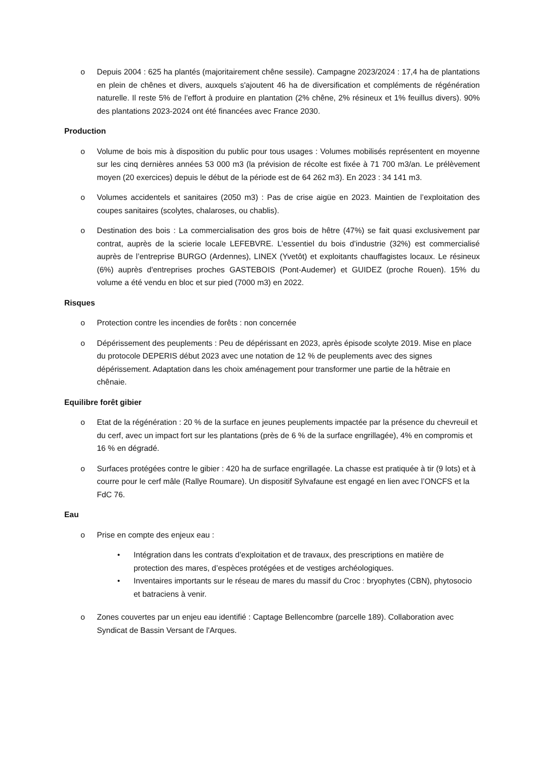o Depuis 2004 : 625 ha plantés (majoritairement chêne sessile). Campagne 2023/2024 : 17,4 ha de plantations en plein de chênes et divers, auxquels s'ajoutent 46 ha de diversification et compléments de régénération naturelle. Il reste 5% de l’effort à produire en plantation (2% chêne, 2% résineux et 1% feuillus divers). 90% des plantations 2023-2024 ont été financées avec France 2030.
Production
o Volume de bois mis à disposition du public pour tous usages : Volumes mobilisés représentent en moyenne sur les cinq dernières années 53 000 m3 (la prévision de récolte est fixée à 71 700 m3/an. Le prélèvement moyen (20 exercices) depuis le début de la période est de 64 262 m3). En 2023 : 34 141 m3.
o Volumes accidentels et sanitaires (2050 m3) : Pas de crise aigüe en 2023. Maintien de l’exploitation des coupes sanitaires (scolytes, chalaroses, ou chablis).
o Destination des bois : La commercialisation des gros bois de hêtre (47%) se fait quasi exclusivement par contrat, auprès de la scierie locale LEFEBVRE. L’essentiel du bois d’industrie (32%) est commercialisé auprès de l’entreprise BURGO (Ardennes), LINEX (Yvetôt) et exploitants chauffagistes locaux. Le résineux (6%) auprès d'entreprises proches GASTEBOIS (Pont-Audemer) et GUIDEZ (proche Rouen). 15% du volume a été vendu en bloc et sur pied (7000 m3) en 2022.
Risques
o Protection contre les incendies de forêts : non concernée
o Dépérissement des peuplements : Peu de dépérissant en 2023, après épisode scolyte 2019. Mise en place du protocole DEPERIS début 2023 avec une notation de 12 % de peuplements avec des signes dépérissement. Adaptation dans les choix aménagement pour transformer une partie de la hêtraie en chênaie.
Equilibre forêt gibier
o Etat de la régénération : 20 % de la surface en jeunes peuplements impactée par la présence du chevreuil et du cerf, avec un impact fort sur les plantations (près de 6 % de la surface engrillagée), 4% en compromis et 16 % en dégradé.
o Surfaces protégées contre le gibier : 420 ha de surface engrillagée. La chasse est pratiquée à tir (9 lots) et à courre pour le cerf mâle (Rallye Roumare). Un dispositif Sylvafaune est engagé en lien avec l’ONCFS et la FdC 76.
Eau
o Prise en compte des enjeux eau :
• Intégration dans les contrats d’exploitation et de travaux, des prescriptions en matière de protection des mares, d’espèces protégées et de vestiges archéologiques.
• Inventaires importants sur le réseau de mares du massif du Croc : bryophytes (CBN), phytosocio et batraciens à venir.
o Zones couvertes par un enjeu eau identifié : Captage Bellencombre (parcelle 189). Collaboration avec Syndicat de Bassin Versant de l'Arques.